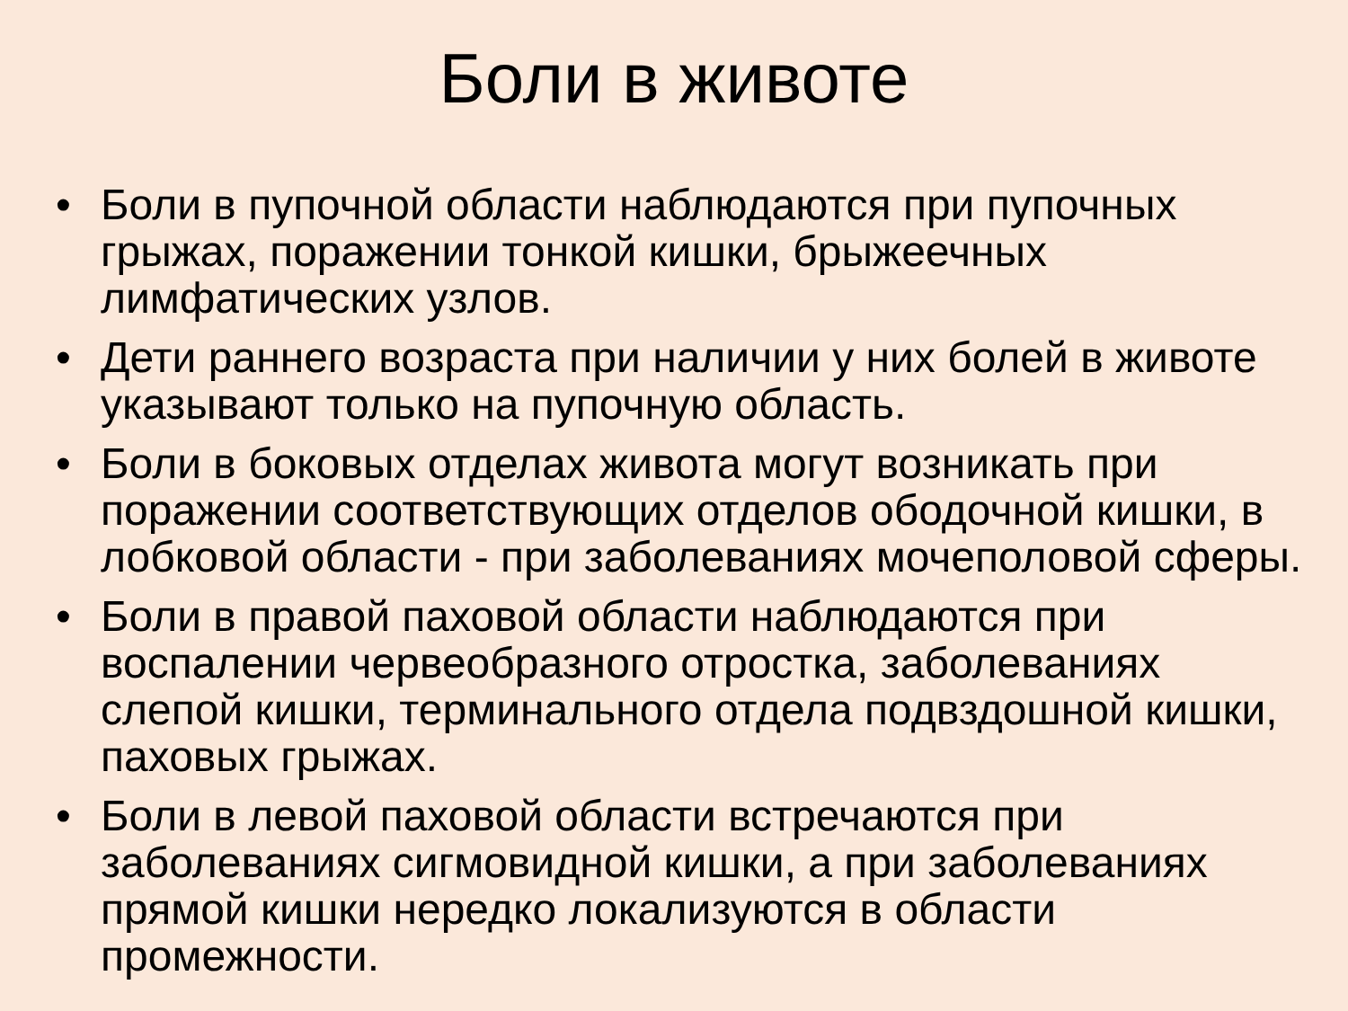Боли в животе
• Боли в пупочной области наблюдаются при пупочных грыжах, поражении тонкой кишки, брыжеечных лимфатических узлов.
• Дети раннего возраста при наличии у них болей в животе указывают только на пупочную область.
• Боли в боковых отделах живота могут возникать при поражении соответствующих отделов ободочной кишки, в лобковой области - при заболеваниях мочеполовой сферы.
• Боли в правой паховой области наблюдаются при воспалении червеобразного отростка, заболеваниях слепой кишки, терминального отдела подвздошной кишки, паховых грыжах.
• Боли в левой паховой области встречаются при заболеваниях сигмовидной кишки, а при заболеваниях прямой кишки нередко локализуются в области промежности.